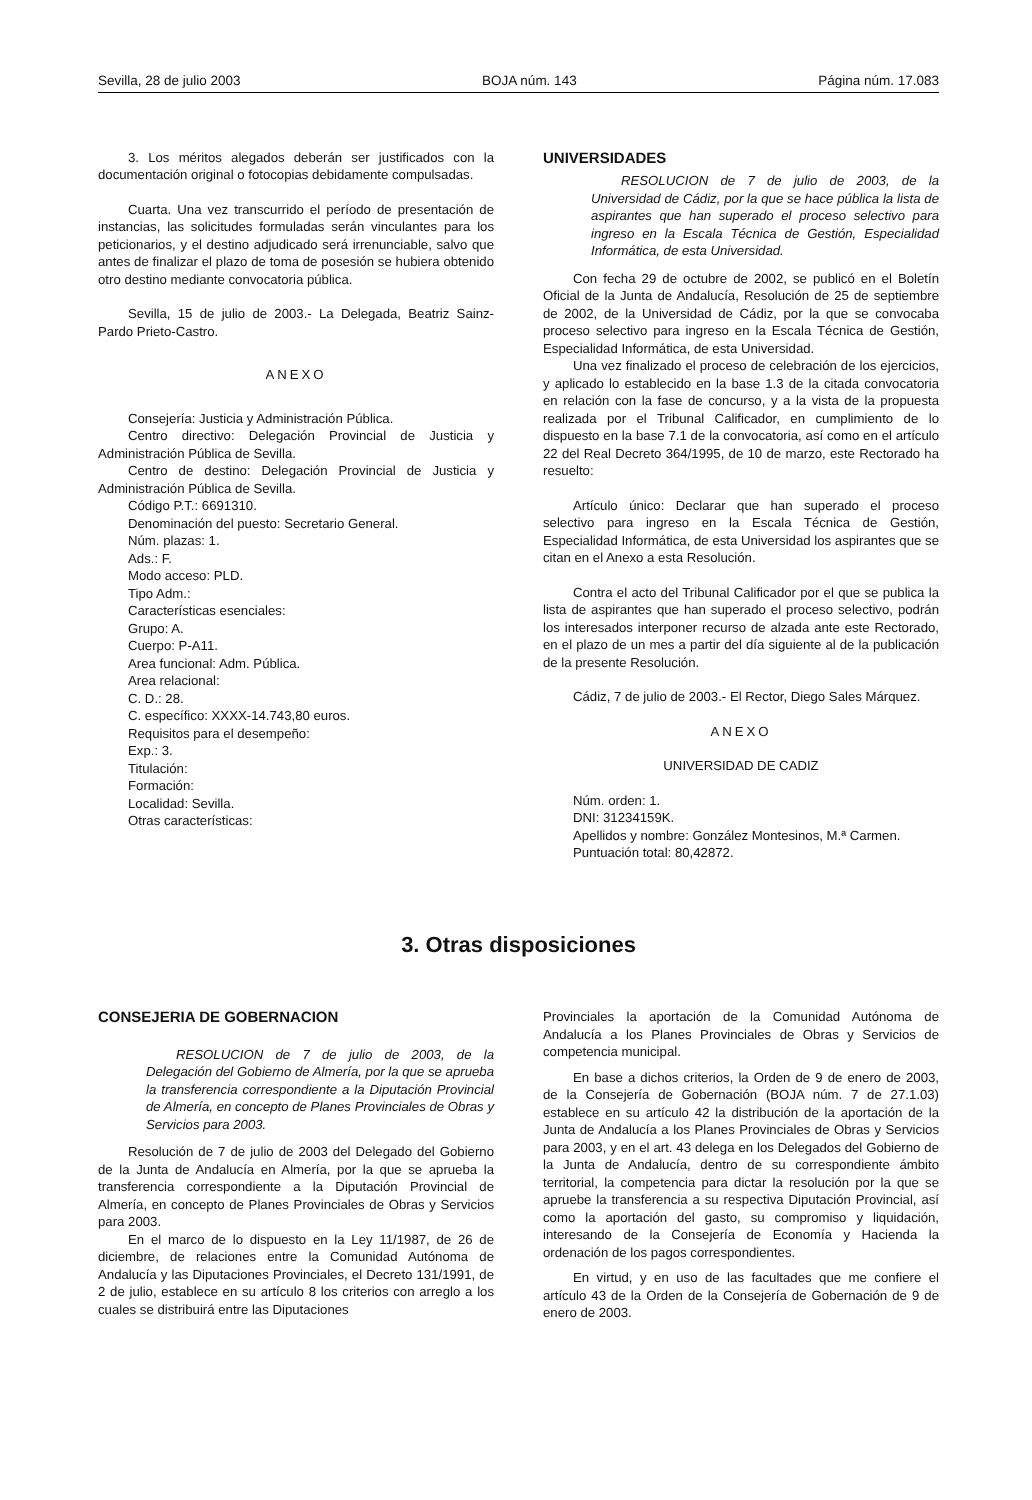Sevilla, 28 de julio 2003 BOJA núm. 143 Página núm. 17.083
3. Los méritos alegados deberán ser justificados con la documentación original o fotocopias debidamente compulsadas.
Cuarta. Una vez transcurrido el período de presentación de instancias, las solicitudes formuladas serán vinculantes para los peticionarios, y el destino adjudicado será irrenunciable, salvo que antes de finalizar el plazo de toma de posesión se hubiera obtenido otro destino mediante convocatoria pública.
Sevilla, 15 de julio de 2003.- La Delegada, Beatriz Sainz-Pardo Prieto-Castro.
ANEXO
Consejería: Justicia y Administración Pública.
Centro directivo: Delegación Provincial de Justicia y Administración Pública de Sevilla.
Centro de destino: Delegación Provincial de Justicia y Administración Pública de Sevilla.
Código P.T.: 6691310.
Denominación del puesto: Secretario General.
Núm. plazas: 1.
Ads.: F.
Modo acceso: PLD.
Tipo Adm.:
Características esenciales:
Grupo: A.
Cuerpo: P-A11.
Area funcional: Adm. Pública.
Area relacional:
C. D.: 28.
C. específico: XXXX-14.743,80 euros.
Requisitos para el desempeño:
Exp.: 3.
Titulación:
Formación:
Localidad: Sevilla.
Otras características:
UNIVERSIDADES
RESOLUCION de 7 de julio de 2003, de la Universidad de Cádiz, por la que se hace pública la lista de aspirantes que han superado el proceso selectivo para ingreso en la Escala Técnica de Gestión, Especialidad Informática, de esta Universidad.
Con fecha 29 de octubre de 2002, se publicó en el Boletín Oficial de la Junta de Andalucía, Resolución de 25 de septiembre de 2002, de la Universidad de Cádiz, por la que se convocaba proceso selectivo para ingreso en la Escala Técnica de Gestión, Especialidad Informática, de esta Universidad.
Una vez finalizado el proceso de celebración de los ejercicios, y aplicado lo establecido en la base 1.3 de la citada convocatoria en relación con la fase de concurso, y a la vista de la propuesta realizada por el Tribunal Calificador, en cumplimiento de lo dispuesto en la base 7.1 de la convocatoria, así como en el artículo 22 del Real Decreto 364/1995, de 10 de marzo, este Rectorado ha resuelto:
Artículo único: Declarar que han superado el proceso selectivo para ingreso en la Escala Técnica de Gestión, Especialidad Informática, de esta Universidad los aspirantes que se citan en el Anexo a esta Resolución.
Contra el acto del Tribunal Calificador por el que se publica la lista de aspirantes que han superado el proceso selectivo, podrán los interesados interponer recurso de alzada ante este Rectorado, en el plazo de un mes a partir del día siguiente al de la publicación de la presente Resolución.
Cádiz, 7 de julio de 2003.- El Rector, Diego Sales Márquez.
ANEXO
UNIVERSIDAD DE CADIZ
Núm. orden: 1.
DNI: 31234159K.
Apellidos y nombre: González Montesinos, M.ª Carmen.
Puntuación total: 80,42872.
3. Otras disposiciones
CONSEJERIA DE GOBERNACION
RESOLUCION de 7 de julio de 2003, de la Delegación del Gobierno de Almería, por la que se aprueba la transferencia correspondiente a la Diputación Provincial de Almería, en concepto de Planes Provinciales de Obras y Servicios para 2003.
Resolución de 7 de julio de 2003 del Delegado del Gobierno de la Junta de Andalucía en Almería, por la que se aprueba la transferencia correspondiente a la Diputación Provincial de Almería, en concepto de Planes Provinciales de Obras y Servicios para 2003.
En el marco de lo dispuesto en la Ley 11/1987, de 26 de diciembre, de relaciones entre la Comunidad Autónoma de Andalucía y las Diputaciones Provinciales, el Decreto 131/1991, de 2 de julio, establece en su artículo 8 los criterios con arreglo a los cuales se distribuirá entre las Diputaciones
Provinciales la aportación de la Comunidad Autónoma de Andalucía a los Planes Provinciales de Obras y Servicios de competencia municipal.
En base a dichos criterios, la Orden de 9 de enero de 2003, de la Consejería de Gobernación (BOJA núm. 7 de 27.1.03) establece en su artículo 42 la distribución de la aportación de la Junta de Andalucía a los Planes Provinciales de Obras y Servicios para 2003, y en el art. 43 delega en los Delegados del Gobierno de la Junta de Andalucía, dentro de su correspondiente ámbito territorial, la competencia para dictar la resolución por la que se apruebe la transferencia a su respectiva Diputación Provincial, así como la aportación del gasto, su compromiso y liquidación, interesando de la Consejería de Economía y Hacienda la ordenación de los pagos correspondientes.
En virtud, y en uso de las facultades que me confiere el artículo 43 de la Orden de la Consejería de Gobernación de 9 de enero de 2003.